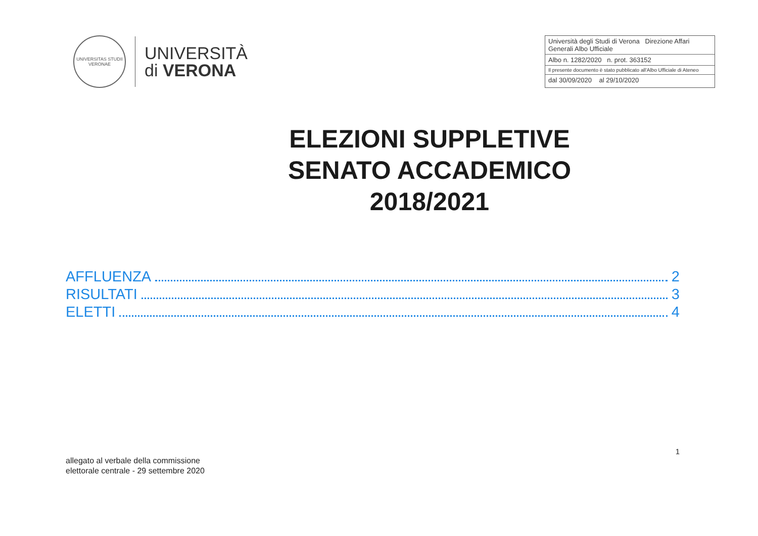UNIVERSITAS STUDII VERONAE
UNIVERSITÀ
di VERONA
Università degli Studi di Verona Direzione Affari Generali Albo Ufficiale
Albo n. 1282/2020 n. prot. 363152
Il presente documento è stato pubblicato all'Albo Ufficiale di Ateneo
dal 30/09/2020 al 29/10/2020
ELEZIONI SUPPLETIVE
SENATO ACCADEMICO
2018/2021
AFFLUENZA 2
RISULTATI 3
ELETTI 4
1
allegato al verbale della commissione
elettorale centrale - 29 settembre 2020